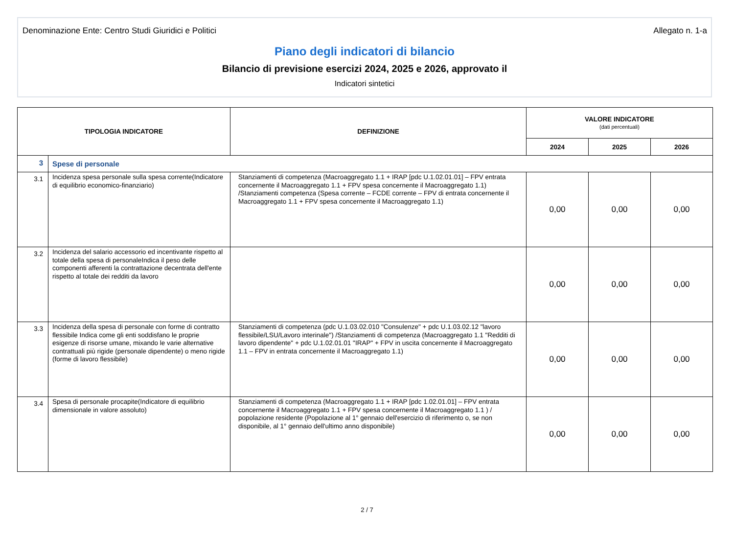Denominazione Ente: Centro Studi Giuridici e Politici Allegato n. 1-a
Piano degli indicatori di bilancio
Bilancio di previsione esercizi 2024, 2025 e 2026, approvato il
Indicatori sintetici
| TIPOLOGIA INDICATORE | | DEFINIZIONE | VALORE INDICATORE (dati percentuali) | | |
| --- | --- | --- | --- | --- | --- |
| | | | 2024 | 2025 | 2026 |
| 3 | Spese di personale | | | | |
| 3.1 | Incidenza spesa personale sulla spesa corrente(Indicatore di equilibrio economico-finanziario) | Stanziamenti di competenza (Macroaggregato 1.1 + IRAP [pdc U.1.02.01.01] – FPV entrata concernente il Macroaggregato 1.1 + FPV spesa concernente il Macroaggregato 1.1) /Stanziamenti competenza (Spesa corrente – FCDE corrente – FPV di entrata concernente il Macroaggregato 1.1 + FPV spesa concernente il Macroaggregato 1.1) | 0,00 | 0,00 | 0,00 |
| 3.2 | Incidenza del salario accessorio ed incentivante rispetto al totale della spesa di personaleIndica il peso delle componenti afferenti la contrattazione decentrata dell'ente rispetto al totale dei redditi da lavoro | | 0,00 | 0,00 | 0,00 |
| 3.3 | Incidenza della spesa di personale con forme di contratto flessibile Indica come gli enti soddisfano le proprie esigenze di risorse umane, mixando le varie alternative contrattuali più rigide (personale dipendente) o meno rigide (forme di lavoro flessibile) | Stanziamenti di competenza (pdc U.1.03.02.010 "Consulenze" + pdc U.1.03.02.12 "lavoro flessibile/LSU/Lavoro interinale") /Stanziamenti di competenza (Macroaggregato 1.1 "Redditi di lavoro dipendente" + pdc U.1.02.01.01 "IRAP" + FPV in uscita concernente il Macroaggregato 1.1 – FPV in entrata concernente il Macroaggregato 1.1) | 0,00 | 0,00 | 0,00 |
| 3.4 | Spesa di personale procapite(Indicatore di equilibrio dimensionale in valore assoluto) | Stanziamenti di competenza (Macroaggregato 1.1 + IRAP [pdc 1.02.01.01] – FPV entrata concernente il Macroaggregato 1.1 + FPV spesa concernente il Macroaggregato 1.1 ) / popolazione residente (Popolazione al 1° gennaio dell'esercizio di riferimento o, se non disponibile, al 1° gennaio dell'ultimo anno disponibile) | 0,00 | 0,00 | 0,00 |
2 / 7